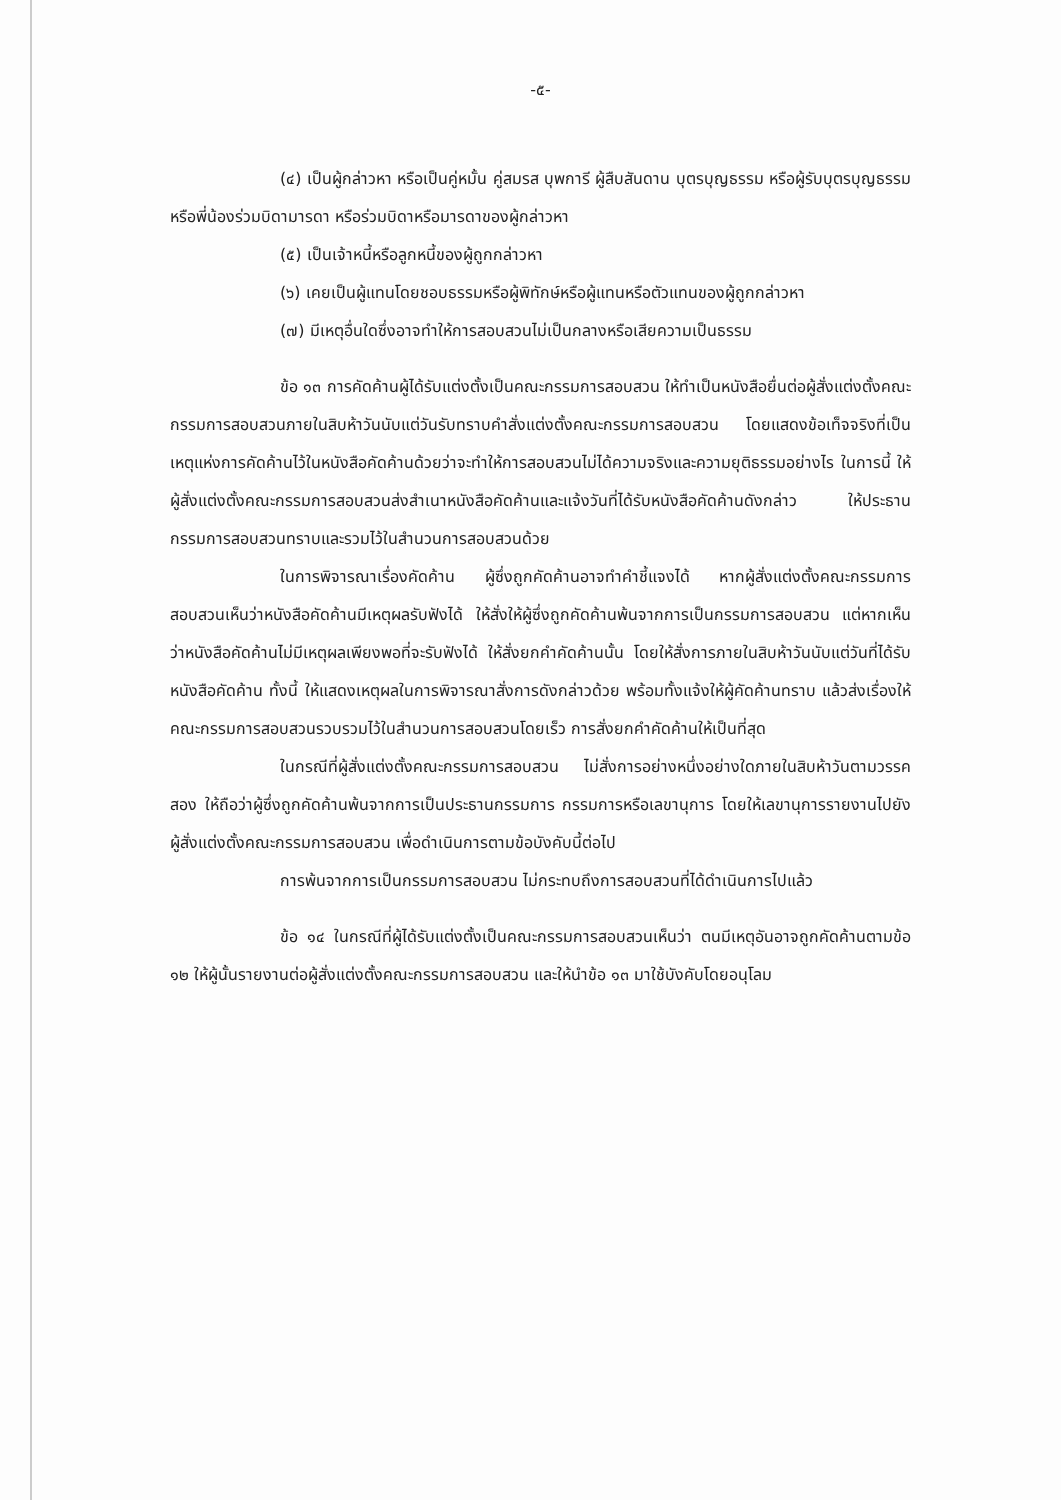-๕-
(๔) เป็นผู้กล่าวหา หรือเป็นคู่หมั้น คู่สมรส บุพการี ผู้สืบสันดาน บุตรบุญธรรม หรือผู้รับบุตรบุญธรรม หรือพี่น้องร่วมบิดามารดา หรือร่วมบิดาหรือมารดาของผู้กล่าวหา
(๕) เป็นเจ้าหนี้หรือลูกหนี้ของผู้ถูกกล่าวหา
(๖) เคยเป็นผู้แทนโดยชอบธรรมหรือผู้พิทักษ์หรือผู้แทนหรือตัวแทนของผู้ถูกกล่าวหา
(๗) มีเหตุอื่นใดซึ่งอาจทำให้การสอบสวนไม่เป็นกลางหรือเสียความเป็นธรรม
ข้อ ๑๓ การคัดค้านผู้ได้รับแต่งตั้งเป็นคณะกรรมการสอบสวน ให้ทำเป็นหนังสือยื่นต่อผู้สั่งแต่งตั้งคณะกรรมการสอบสวนภายในสิบห้าวันนับแต่วันรับทราบคำสั่งแต่งตั้งคณะกรรมการสอบสวน โดยแสดงข้อเท็จจริงที่เป็นเหตุแห่งการคัดค้านไว้ในหนังสือคัดค้านด้วยว่าจะทำให้การสอบสวนไม่ได้ความจริงและความยุติธรรมอย่างไร ในการนี้ ให้ผู้สั่งแต่งตั้งคณะกรรมการสอบสวนส่งสำเนาหนังสือคัดค้านและแจ้งวันที่ได้รับหนังสือคัดค้านดังกล่าว ให้ประธานกรรมการสอบสวนทราบและรวมไว้ในสำนวนการสอบสวนด้วย
ในการพิจารณาเรื่องคัดค้าน ผู้ซึ่งถูกคัดค้านอาจทำคำชี้แจงได้ หากผู้สั่งแต่งตั้งคณะกรรมการสอบสวนเห็นว่าหนังสือคัดค้านมีเหตุผลรับฟังได้ ให้สั่งให้ผู้ซึ่งถูกคัดค้านพ้นจากการเป็นกรรมการสอบสวน แต่หากเห็นว่าหนังสือคัดค้านไม่มีเหตุผลเพียงพอที่จะรับฟังได้ ให้สั่งยกคำคัดค้านนั้น โดยให้สั่งการภายในสิบห้าวันนับแต่วันที่ได้รับหนังสือคัดค้าน ทั้งนี้ ให้แสดงเหตุผลในการพิจารณาสั่งการดังกล่าวด้วย พร้อมทั้งแจ้งให้ผู้คัดค้านทราบ แล้วส่งเรื่องให้คณะกรรมการสอบสวนรวบรวมไว้ในสำนวนการสอบสวนโดยเร็ว การสั่งยกคำคัดค้านให้เป็นที่สุด
ในกรณีที่ผู้สั่งแต่งตั้งคณะกรรมการสอบสวน ไม่สั่งการอย่างหนึ่งอย่างใดภายในสิบห้าวันตามวรรคสอง ให้ถือว่าผู้ซึ่งถูกคัดค้านพ้นจากการเป็นประธานกรรมการ กรรมการหรือเลขานุการ โดยให้เลขานุการรายงานไปยังผู้สั่งแต่งตั้งคณะกรรมการสอบสวน เพื่อดำเนินการตามข้อบังคับนี้ต่อไป
การพ้นจากการเป็นกรรมการสอบสวน ไม่กระทบถึงการสอบสวนที่ได้ดำเนินการไปแล้ว
ข้อ ๑๔ ในกรณีที่ผู้ได้รับแต่งตั้งเป็นคณะกรรมการสอบสวนเห็นว่า ตนมีเหตุอันอาจถูกคัดค้านตามข้อ ๑๒ ให้ผู้นั้นรายงานต่อผู้สั่งแต่งตั้งคณะกรรมการสอบสวน และให้นำข้อ ๑๓ มาใช้บังคับโดยอนุโลม